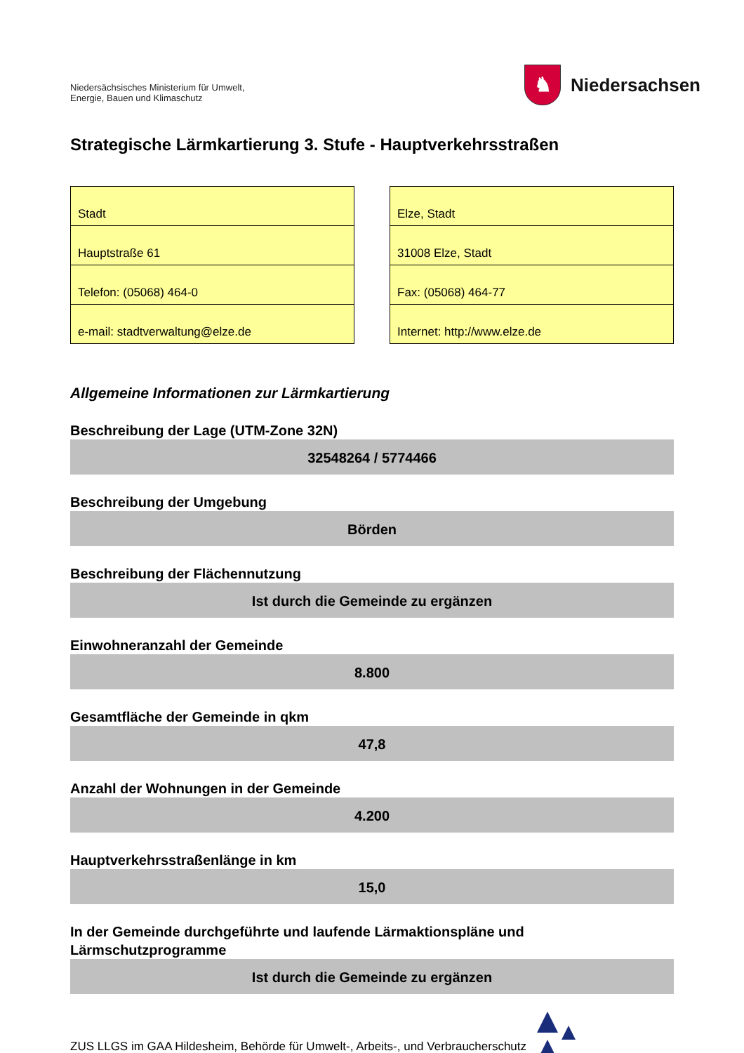Niedersächsisches Ministerium für Umwelt,
Energie, Bauen und Klimaschutz
♞
Niedersachsen
Strategische Lärmkartierung 3. Stufe - Hauptverkehrsstraßen
| Stadt |
| Hauptstraße 61 |
| Telefon: (05068) 464-0 |
| e-mail: stadtverwaltung@elze.de |
| Elze, Stadt |
| 31008 Elze, Stadt |
| Fax: (05068) 464-77 |
| Internet: http://www.elze.de |
Allgemeine Informationen zur Lärmkartierung
Beschreibung der Lage (UTM-Zone 32N)
32548264 / 5774466
Beschreibung der Umgebung
Börden
Beschreibung der Flächennutzung
Ist durch die Gemeinde zu ergänzen
Einwohneranzahl der Gemeinde
8.800
Gesamtfläche der Gemeinde in qkm
47,8
Anzahl der Wohnungen in der Gemeinde
4.200
Hauptverkehrsstraßenlänge in km
15,0
In der Gemeinde durchgeführte und laufende Lärmaktionspläne und Lärmschutzprogramme
Ist durch die Gemeinde zu ergänzen
ZUS LLGS im GAA Hildesheim, Behörde für Umwelt-, Arbeits-, und Verbraucherschutz